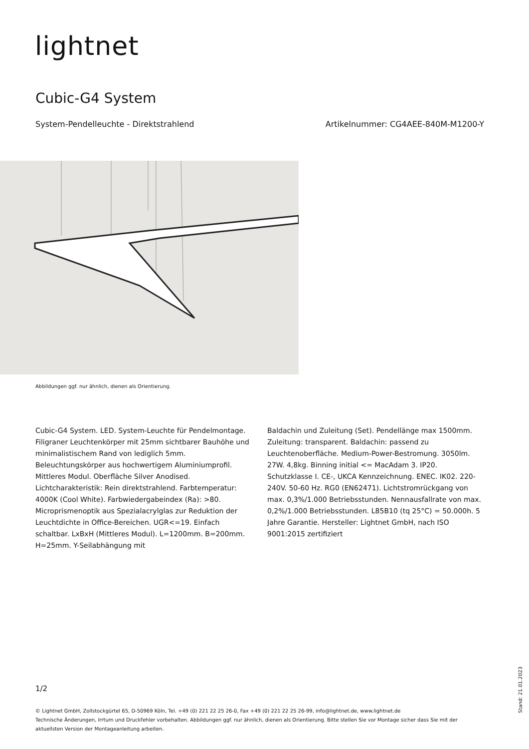lightnet
Cubic-G4 System
System-Pendelleuchte - Direktstrahlend Artikelnummer: CG4AEE-840M-M1200-Y
Abbildungen ggf. nur ähnlich, dienen als Orientierung.
Cubic-G4 System. LED. System-Leuchte für Pendelmontage. Filigraner Leuchtenkörper mit 25mm sichtbarer Bauhöhe und minimalistischem Rand von lediglich 5mm. Beleuchtungskörper aus hochwertigem Aluminiumprofil. Mittleres Modul. Oberfläche Silver Anodised. Lichtcharakteristik: Rein direktstrahlend. Farbtemperatur: 4000K (Cool White). Farbwiedergabeindex (Ra): >80. Microprismenoptik aus Spezialacrylglas zur Reduktion der Leuchtdichte in Office-Bereichen. UGR<=19. Einfach schaltbar. LxBxH (Mittleres Modul). L=1200mm. B=200mm. H=25mm. Y-Seilabhängung mit
Baldachin und Zuleitung (Set). Pendellänge max 1500mm. Zuleitung: transparent. Baldachin: passend zu Leuchtenoberfläche. Medium-Power-Bestromung. 3050lm. 27W. 4,8kg. Binning initial <= MacAdam 3. IP20. Schutzklasse I. CE-, UKCA Kennzeichnung. ENEC. IK02. 220-240V. 50-60 Hz. RG0 (EN62471). Lichtstromrückgang von max. 0,3%/1.000 Betriebsstunden. Nennausfallrate von max. 0,2%/1.000 Betriebsstunden. L85B10 (tq 25°C) = 50.000h. 5 Jahre Garantie. Hersteller: Lightnet GmbH, nach ISO 9001:2015 zertifiziert
1/2
© Lightnet GmbH, Zollstockgürtel 65, D-50969 Köln, Tel. +49 (0) 221 22 25 26-0, Fax +49 (0) 221 22 25 26-99, info@lightnet.de, www.lightnet.de
Technische Änderungen, Irrtum und Druckfehler vorbehalten. Abbildungen ggf. nur ähnlich, dienen als Orientierung. Bitte stellen Sie vor Montage sicher dass Sie mit der aktuellsten Version der Montageanleitung arbeiten.
Stand: 21.01.2023